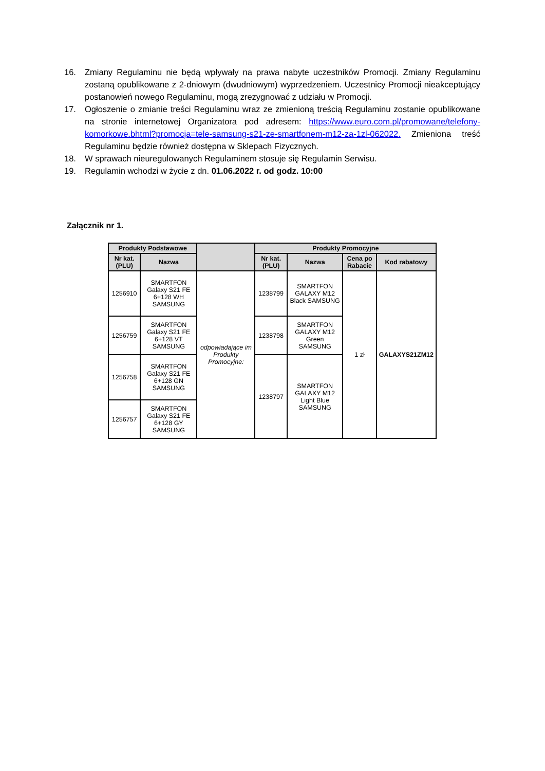16. Zmiany Regulaminu nie będą wpływały na prawa nabyte uczestników Promocji. Zmiany Regulaminu zostaną opublikowane z 2-dniowym (dwudniowym) wyprzedzeniem. Uczestnicy Promocji nieakceptujący postanowień nowego Regulaminu, mogą zrezygnować z udziału w Promocji.
17. Ogłoszenie o zmianie treści Regulaminu wraz ze zmienioną treścią Regulaminu zostanie opublikowane na stronie internetowej Organizatora pod adresem: https://www.euro.com.pl/promowane/telefony-komorkowe.bhtml?promocja=tele-samsung-s21-ze-smartfonem-m12-za-1zl-062022. Zmieniona treść Regulaminu będzie również dostępna w Sklepach Fizycznych.
18. W sprawach nieuregulowanych Regulaminem stosuje się Regulamin Serwisu.
19. Regulamin wchodzi w życie z dn. 01.06.2022 r. od godz. 10:00
Załącznik nr 1.
| Produkty Podstawowe | | | Produkty Promocyjne | | | |
| --- | --- | --- | --- | --- | --- | --- |
| Nr kat. (PLU) | Nazwa | | Nr kat. (PLU) | Nazwa | Cena po Rabacie | Kod rabatowy |
| 1256910 | SMARTFON Galaxy S21 FE 6+128 WH SAMSUNG | odpowiadające im Produkty Promocyjne: | 1238799 | SMARTFON GALAXY M12 Black SAMSUNG | 1 zł | GALAXYS21ZM12 |
| 1256759 | SMARTFON Galaxy S21 FE 6+128 VT SAMSUNG | | 1238798 | SMARTFON GALAXY M12 Green SAMSUNG | | |
| 1256758 | SMARTFON Galaxy S21 FE 6+128 GN SAMSUNG | | 1238797 | SMARTFON GALAXY M12 Light Blue SAMSUNG | | |
| 1256757 | SMARTFON Galaxy S21 FE 6+128 GY SAMSUNG | | | | | |